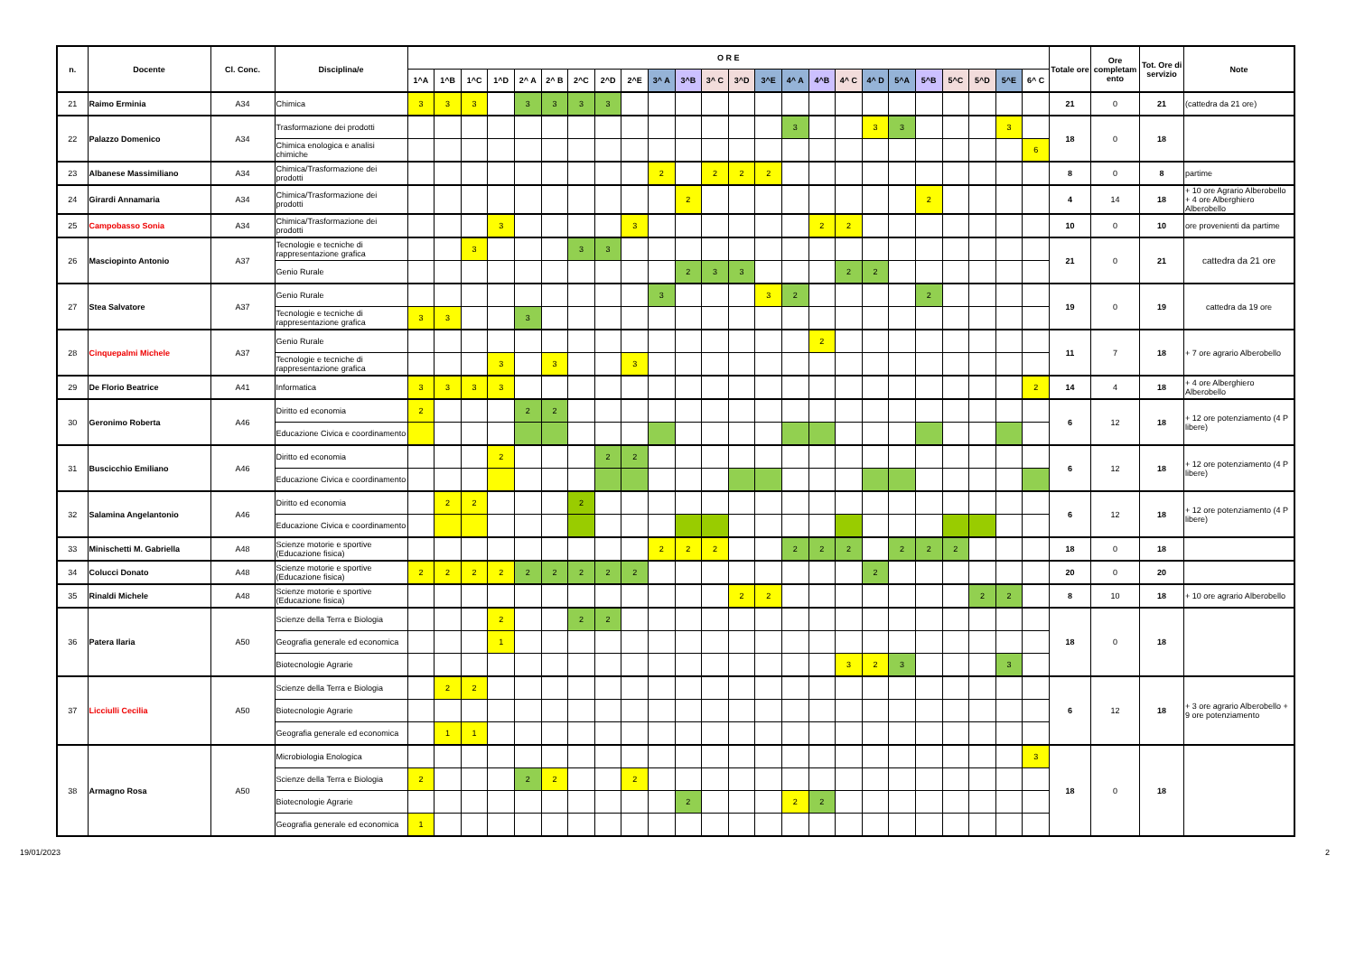| n. | Docente | Cl. Conc. | Disciplina/e | O R E | | | | | | | | | | | | | | | | | | | | | | | | Totale ore | Ore completam ento | Tot. Ore di servizio | Note |
| --- | --- | --- | --- | --- | --- | --- | --- | --- | --- | --- | --- | --- | --- | --- | --- | --- | --- | --- | --- | --- | --- | --- | --- | --- | --- | --- | --- | --- | --- | --- | --- |
| | | | | 1^A | 1^B | 1^C | 1^D | 2^ A | 2^ B | 2^C | 2^D | 2^E | 3^ A | 3^B | 3^ C | 3^D | 3^E | 4^ A | 4^B | 4^ C | 4^ D | 5^A | 5^B | 5^C | 5^D | 5^E | 6^ C | | | | |
| 21 | Raimo Erminia | A34 | Chimica | 3 | 3 | 3 | | 3 | 3 | 3 | 3 | | | | | | | | | | | | | | | | | 21 | 0 | 21 | (cattedra da 21 ore) |
| 22 | Palazzo Domenico | A34 | Trasformazione dei prodotti | | | | | | | | | | | | | | | 3 | | | 3 | 3 | | | | 3 | | 18 | 0 | 18 | |
| | | | Chimica enologica e analisi chimiche | | | | | | | | | | | | | | | | | | | | | | | | 6 | | | | |
| 23 | Albanese Massimiliano | A34 | Chimica/Trasformazione dei prodotti | | | | | | | | | | 2 | | 2 | 2 | 2 | | | | | | | | | | | 8 | 0 | 8 | partime |
| 24 | Girardi Annamaria | A34 | Chimica/Trasformazione dei prodotti | | | | | | | | | | | 2 | | | | | | | | | 2 | | | | | 4 | 14 | 18 | + 10 ore Agrario Alberobello + 4 ore Alberghiero Alberobello |
| 25 | Campobasso Sonia | A34 | Chimica/Trasformazione dei prodotti | | | | 3 | | | | | 3 | | | | | | | 2 | 2 | | | | | | | | 10 | 0 | 10 | ore provenienti da partime |
| 26 | Masciopinto Antonio | A37 | Tecnologie e tecniche di rappresentazione grafica | | | 3 | | | | 3 | 3 | | | | | | | | | | | | | | | | | 21 | 0 | 21 | cattedra da 21 ore |
| | | | Genio Rurale | | | | | | | | | | | 2 | 3 | 3 | | | | 2 | 2 | | | | | | | | | | |
| 27 | Stea Salvatore | A37 | Genio Rurale | | | | | | | | | | 3 | | | | 3 | 2 | | | | | 2 | | | | | 19 | 0 | 19 | cattedra da 19 ore |
| | | | Tecnologie e tecniche di rappresentazione grafica | 3 | 3 | | | 3 | | | | | | | | | | | | | | | | | | | | | | | |
| 28 | Cinquepalmi Michele | A37 | Genio Rurale | | | | | | | | | | | | | | | | 2 | | | | | | | | | 11 | 7 | 18 | + 7 ore agrario Alberobello |
| | | | Tecnologie e tecniche di rappresentazione grafica | | | | 3 | | 3 | | | 3 | | | | | | | | | | | | | | | | | | | |
| 29 | De Florio Beatrice | A41 | Informatica | 3 | 3 | 3 | 3 | | | | | | | | | | | | | | | | | | | | 2 | 14 | 4 | 18 | + 4 ore Alberghiero Alberobello |
| 30 | Geronimo Roberta | A46 | Diritto ed economia | 2 | | | | 2 | 2 | | | | | | | | | | | | | | | | | | | 6 | 12 | 18 | + 12 ore potenziamento (4 P libere) |
| | | | Educazione Civica e coordinamento | | | | | | | | | | | | | | | | | | | | | | | | | | | | |
| 31 | Buscicchio Emiliano | A46 | Diritto ed economia | | | | 2 | | | | 2 | 2 | | | | | | | | | | | | | | | | 6 | 12 | 18 | + 12 ore potenziamento (4 P libere) |
| | | | Educazione Civica e coordinamento | | | | | | | | | | | | | | | | | | | | | | | | | | | | |
| 32 | Salamina Angelantonio | A46 | Diritto ed economia | | 2 | 2 | | | | 2 | | | | | | | | | | | | | | | | | | 6 | 12 | 18 | + 12 ore potenziamento (4 P libere) |
| | | | Educazione Civica e coordinamento | | | | | | | | | | | | | | | | | | | | | | | | | | | | |
| 33 | Minischetti M. Gabriella | A48 | Scienze motorie e sportive (Educazione fisica) | | | | | | | | | | 2 | 2 | 2 | | | 2 | 2 | 2 | | 2 | 2 | 2 | | | | 18 | 0 | 18 | |
| 34 | Colucci Donato | A48 | Scienze motorie e sportive (Educazione fisica) | 2 | 2 | 2 | 2 | 2 | 2 | 2 | 2 | 2 | | | | | | | | | 2 | | | | | | | 20 | 0 | 20 | |
| 35 | Rinaldi Michele | A48 | Scienze motorie e sportive (Educazione fisica) | | | | | | | | | | | | | 2 | 2 | | | | | | | | 2 | 2 | | 8 | 10 | 18 | + 10 ore agrario Alberobello |
| 36 | Patera Ilaria | A50 | Scienze della Terra e Biologia | | | | 2 | | | 2 | 2 | | | | | | | | | | | | | | | | | 18 | 0 | 18 | |
| | | | Geografia generale ed economica | | | | 1 | | | | | | | | | | | | | | | | | | | | | | | | |
| | | | Biotecnologie Agrarie | | | | | | | | | | | | | | | | | 3 | 2 | 3 | | | | 3 | | | | | |
| 37 | Licciulli Cecilia | A50 | Scienze della Terra e Biologia | | 2 | 2 | | | | | | | | | | | | | | | | | | | | | | 6 | 12 | 18 | + 3 ore agrario Alberobello + 9 ore potenziamento |
| | | | Biotecnologie Agrarie | | | | | | | | | | | | | | | | | | | | | | | | | | | | |
| | | | Geografia generale ed economica | | 1 | 1 | | | | | | | | | | | | | | | | | | | | | | | | | |
| 38 | Armagno Rosa | A50 | Microbiologia Enologica | | | | | | | | | | | | | | | | | | | | | | | | 3 | 18 | 0 | 18 | |
| | | | Scienze della Terra e Biologia | 2 | | | | 2 | 2 | | | 2 | | | | | | | | | | | | | | | | | | | |
| | | | Biotecnologie Agrarie | | | | | | | | | | | 2 | | | | 2 | 2 | | | | | | | | | | | | |
| | | | Geografia generale ed economica | 1 | | | | | | | | | | | | | | | | | | | | | | | | | | | |
19/01/2023 2